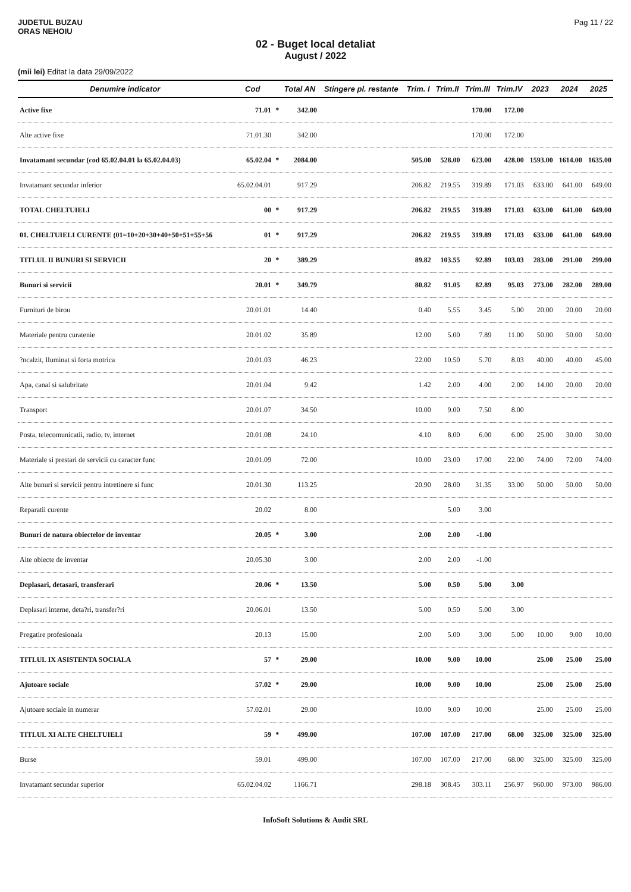JUDETUL BUZAU
ORAS NEHOIU
Pag 11 / 22
02 - Buget local detaliat
August / 2022
(mii lei) Editat la data 29/09/2022
| Denumire indicator | Cod | | Total AN | Stingere pl. restante | Trim. I | Trim.II | Trim.III | Trim.IV | 2023 | 2024 | 2025 |
| --- | --- | --- | --- | --- | --- | --- | --- | --- | --- | --- | --- |
| Active fixe | 71.01 | * | 342.00 | | | | 170.00 | 172.00 | | | |
| Alte active fixe | 71.01.30 | | 342.00 | | | | 170.00 | 172.00 | | | |
| Invatamant secundar (cod 65.02.04.01 la 65.02.04.03) | 65.02.04 | * | 2084.00 | | 505.00 | 528.00 | 623.00 | 428.00 | 1593.00 | 1614.00 | 1635.00 |
| Invatamant secundar inferior | 65.02.04.01 | | 917.29 | | 206.82 | 219.55 | 319.89 | 171.03 | 633.00 | 641.00 | 649.00 |
| TOTAL CHELTUIELI | 00 | * | 917.29 | | 206.82 | 219.55 | 319.89 | 171.03 | 633.00 | 641.00 | 649.00 |
| 01. CHELTUIELI CURENTE (01=10+20+30+40+50+51+55+56 | 01 | * | 917.29 | | 206.82 | 219.55 | 319.89 | 171.03 | 633.00 | 641.00 | 649.00 |
| TITLUL II BUNURI SI SERVICII | 20 | * | 389.29 | | 89.82 | 103.55 | 92.89 | 103.03 | 283.00 | 291.00 | 299.00 |
| Bunuri si servicii | 20.01 | * | 349.79 | | 80.82 | 91.05 | 82.89 | 95.03 | 273.00 | 282.00 | 289.00 |
| Furnituri de birou | 20.01.01 | | 14.40 | | 0.40 | 5.55 | 3.45 | 5.00 | 20.00 | 20.00 | 20.00 |
| Materiale pentru curatenie | 20.01.02 | | 35.89 | | 12.00 | 5.00 | 7.89 | 11.00 | 50.00 | 50.00 | 50.00 |
| ?ncalzit, Iluminat si forta motrica | 20.01.03 | | 46.23 | | 22.00 | 10.50 | 5.70 | 8.03 | 40.00 | 40.00 | 45.00 |
| Apa, canal si salubritate | 20.01.04 | | 9.42 | | 1.42 | 2.00 | 4.00 | 2.00 | 14.00 | 20.00 | 20.00 |
| Transport | 20.01.07 | | 34.50 | | 10.00 | 9.00 | 7.50 | 8.00 | | | |
| Posta, telecomunicatii, radio, tv, internet | 20.01.08 | | 24.10 | | 4.10 | 8.00 | 6.00 | 6.00 | 25.00 | 30.00 | 30.00 |
| Materiale si prestari de servicii cu caracter func | 20.01.09 | | 72.00 | | 10.00 | 23.00 | 17.00 | 22.00 | 74.00 | 72.00 | 74.00 |
| Alte bunuri si servicii pentru intretinere si func | 20.01.30 | | 113.25 | | 20.90 | 28.00 | 31.35 | 33.00 | 50.00 | 50.00 | 50.00 |
| Reparatii curente | 20.02 | | 8.00 | | | 5.00 | 3.00 | | | | |
| Bunuri de natura obiectelor de inventar | 20.05 | * | 3.00 | | 2.00 | 2.00 | -1.00 | | | | |
| Alte obiecte de inventar | 20.05.30 | | 3.00 | | 2.00 | 2.00 | -1.00 | | | | |
| Deplasari, detasari, transferari | 20.06 | * | 13.50 | | 5.00 | 0.50 | 5.00 | 3.00 | | | |
| Deplasari interne, deta?ri, transfer?ri | 20.06.01 | | 13.50 | | 5.00 | 0.50 | 5.00 | 3.00 | | | |
| Pregatire profesionala | 20.13 | | 15.00 | | 2.00 | 5.00 | 3.00 | 5.00 | 10.00 | 9.00 | 10.00 |
| TITLUL IX ASISTENTA SOCIALA | 57 | * | 29.00 | | 10.00 | 9.00 | 10.00 | | 25.00 | 25.00 | 25.00 |
| Ajutoare sociale | 57.02 | * | 29.00 | | 10.00 | 9.00 | 10.00 | | 25.00 | 25.00 | 25.00 |
| Ajutoare sociale in numerar | 57.02.01 | | 29.00 | | 10.00 | 9.00 | 10.00 | | 25.00 | 25.00 | 25.00 |
| TITLUL XI ALTE CHELTUIELI | 59 | * | 499.00 | | 107.00 | 107.00 | 217.00 | 68.00 | 325.00 | 325.00 | 325.00 |
| Burse | 59.01 | | 499.00 | | 107.00 | 107.00 | 217.00 | 68.00 | 325.00 | 325.00 | 325.00 |
| Invatamant secundar superior | 65.02.04.02 | | 1166.71 | | 298.18 | 308.45 | 303.11 | 256.97 | 960.00 | 973.00 | 986.00 |
InfoSoft Solutions & Audit SRL